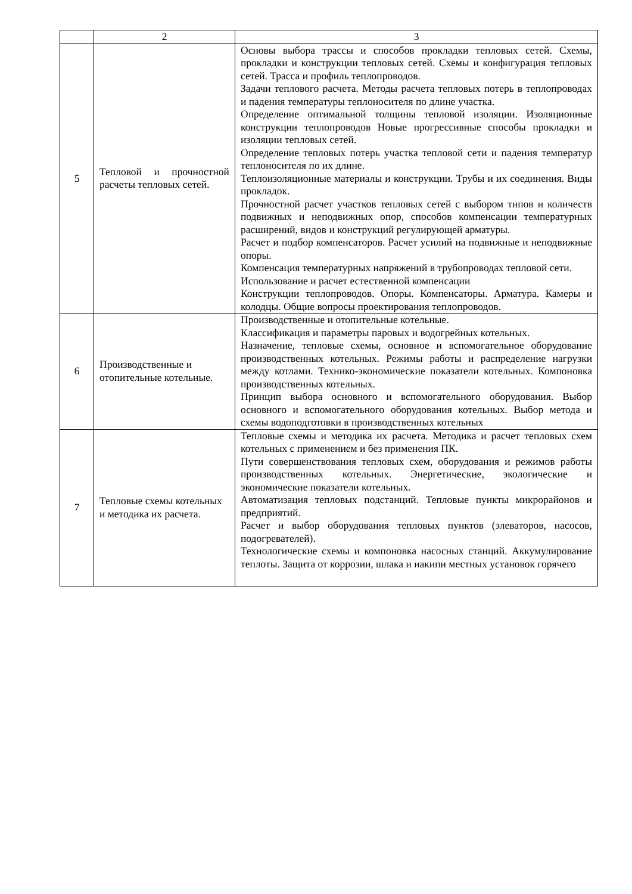| | 2 | 3 |
| --- | --- | --- |
| 5 | Тепловой и прочностной расчеты тепловых сетей. | Основы выбора трассы и способов прокладки тепловых сетей. Схемы, прокладки и конструкции тепловых сетей. Схемы и конфигурация тепловых сетей. Трасса и профиль теплопроводов. Задачи теплового расчета. Методы расчета тепловых потерь в теплопроводах и падения температуры теплоносителя по длине участка. Определение оптимальной толщины тепловой изоляции. Изоляционные конструкции теплопроводов Новые прогрессивные способы прокладки и изоляции тепловых сетей. Определение тепловых потерь участка тепловой сети и падения температур теплоносителя по их длине. Теплоизоляционные материалы и конструкции. Трубы и их соединения. Виды прокладок. Прочностной расчет участков тепловых сетей с выбором типов и количеств подвижных и неподвижных опор, способов компенсации температурных расширений, видов и конструкций регулирующей арматуры. Расчет и подбор компенсаторов. Расчет усилий на подвижные и неподвижные опоры. Компенсация температурных напряжений в трубопроводах тепловой сети. Использование и расчет естественной компенсации Конструкции теплопроводов. Опоры. Компенсаторы. Арматура. Камеры и колодцы. Общие вопросы проектирования теплопроводов. |
| 6 | Производственные и отопительные котельные. | Производственные и отопительные котельные. Классификация и параметры паровых и водогрейных котельных. Назначение, тепловые схемы, основное и вспомогательное оборудование производственных котельных. Режимы работы и распределение нагрузки между котлами. Технико-экономические показатели котельных. Компоновка производственных котельных. Принцип выбора основного и вспомогательного оборудования. Выбор основного и вспомогательного оборудования котельных. Выбор метода и схемы водоподготовки в производственных котельных |
| 7 | Тепловые схемы котельных и методика их расчета. | Тепловые схемы и методика их расчета. Методика и расчет тепловых схем котельных с применением и без применения ПК. Пути совершенствования тепловых схем, оборудования и режимов работы производственных котельных. Энергетические, экологические и экономические показатели котельных. Автоматизация тепловых подстанций. Тепловые пункты микрорайонов и предприятий. Расчет и выбор оборудования тепловых пунктов (элеваторов, насосов, подогревателей). Технологические схемы и компоновка насосных станций. Аккумулирование теплоты. Защита от коррозии, шлака и накипи местных установок горячего |